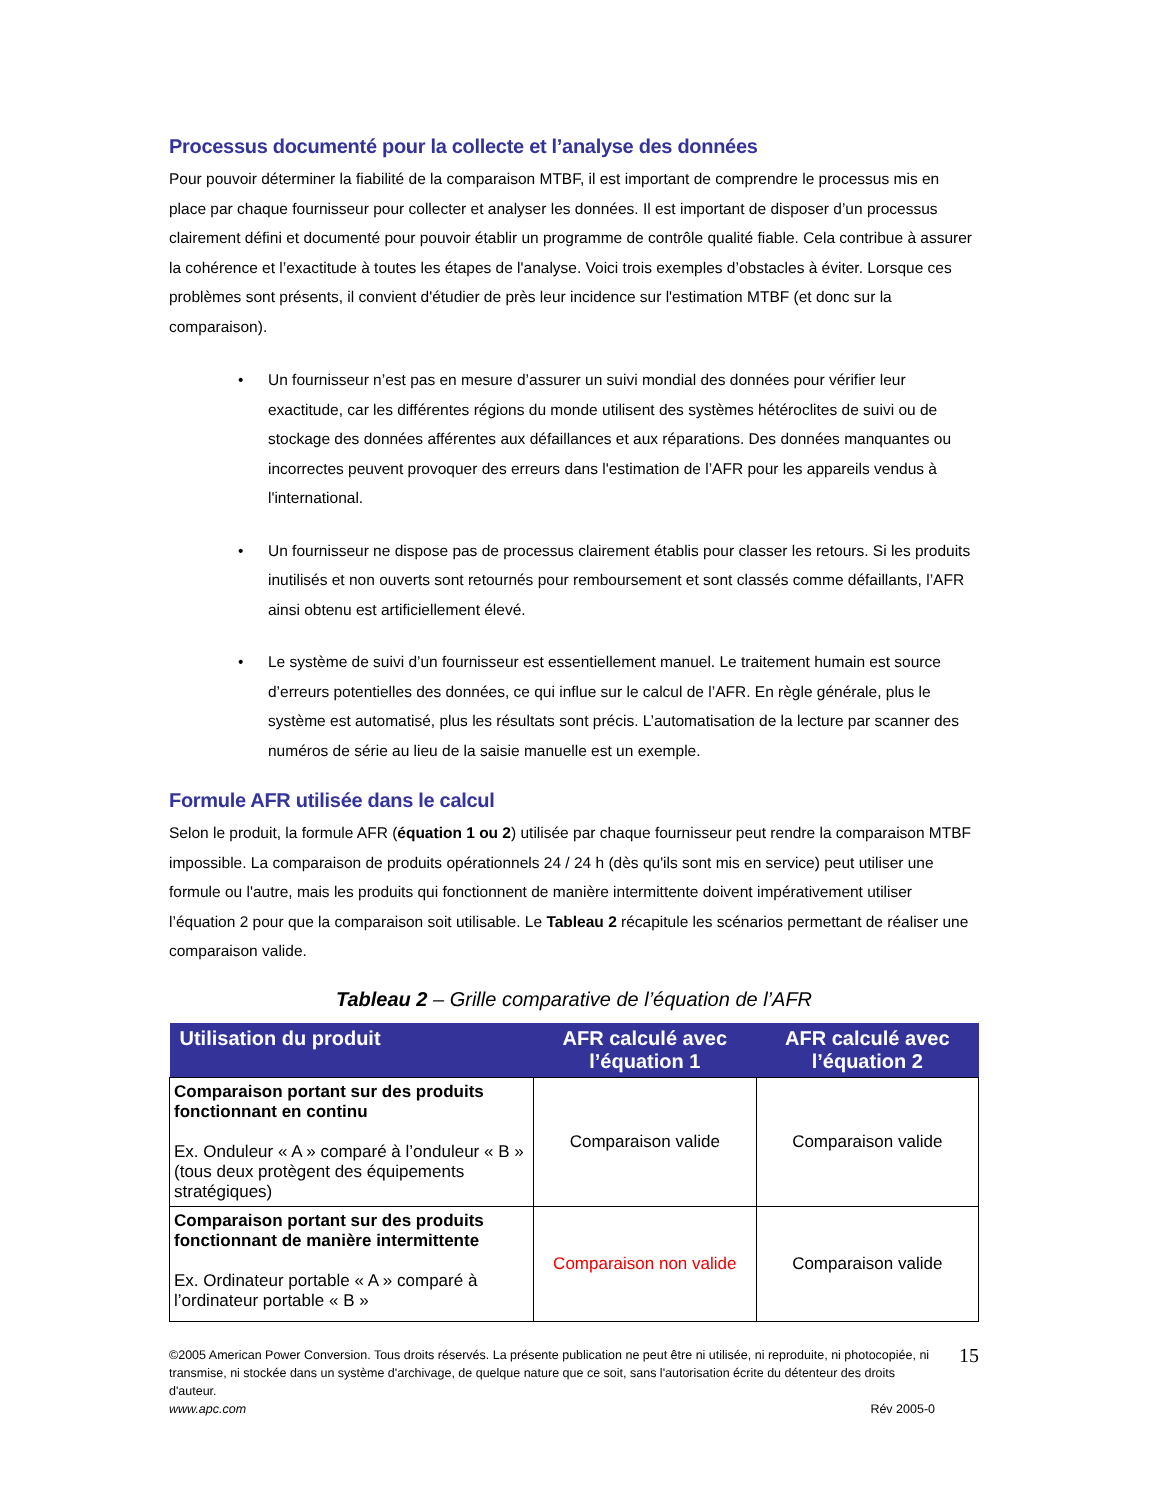Processus documenté pour la collecte et l’analyse des données
Pour pouvoir déterminer la fiabilité de la comparaison MTBF, il est important de comprendre le processus mis en place par chaque fournisseur pour collecter et analyser les données. Il est important de disposer d’un processus clairement défini et documenté pour pouvoir établir un programme de contrôle qualité fiable. Cela contribue à assurer la cohérence et l’exactitude à toutes les étapes de l'analyse. Voici trois exemples d’obstacles à éviter. Lorsque ces problèmes sont présents, il convient d'étudier de près leur incidence sur l'estimation MTBF (et donc sur la comparaison).
• Un fournisseur n’est pas en mesure d’assurer un suivi mondial des données pour vérifier leur exactitude, car les différentes régions du monde utilisent des systèmes hétéroclites de suivi ou de stockage des données afférentes aux défaillances et aux réparations. Des données manquantes ou incorrectes peuvent provoquer des erreurs dans l'estimation de l’AFR pour les appareils vendus à l'international.
• Un fournisseur ne dispose pas de processus clairement établis pour classer les retours. Si les produits inutilisés et non ouverts sont retournés pour remboursement et sont classés comme défaillants, l’AFR ainsi obtenu est artificiellement élevé.
• Le système de suivi d’un fournisseur est essentiellement manuel. Le traitement humain est source d’erreurs potentielles des données, ce qui influe sur le calcul de l’AFR. En règle générale, plus le système est automatisé, plus les résultats sont précis. L’automatisation de la lecture par scanner des numéros de série au lieu de la saisie manuelle est un exemple.
Formule AFR utilisée dans le calcul
Selon le produit, la formule AFR (équation 1 ou 2) utilisée par chaque fournisseur peut rendre la comparaison MTBF impossible. La comparaison de produits opérationnels 24 / 24 h (dès qu'ils sont mis en service) peut utiliser une formule ou l'autre, mais les produits qui fonctionnent de manière intermittente doivent impérativement utiliser l’équation 2 pour que la comparaison soit utilisable. Le Tableau 2 récapitule les scénarios permettant de réaliser une comparaison valide.
Tableau 2 – Grille comparative de l’équation de l’AFR
| Utilisation du produit | AFR calculé avec l’équation 1 | AFR calculé avec l’équation 2 |
| --- | --- | --- |
| Comparaison portant sur des produits fonctionnant en continu Ex. Onduleur « A » comparé à l’onduleur « B » (tous deux protègent des équipements stratégiques) | Comparaison valide | Comparaison valide |
| Comparaison portant sur des produits fonctionnant de manière intermittente Ex. Ordinateur portable « A » comparé à l’ordinateur portable « B » | Comparaison non valide | Comparaison valide |
©2005 American Power Conversion. Tous droits réservés. La présente publication ne peut être ni utilisée, ni reproduite, ni photocopiée, ni transmise, ni stockée dans un système d'archivage, de quelque nature que ce soit, sans l'autorisation écrite du détenteur des droits d'auteur.
www.apc.com Rév 2005-0
15